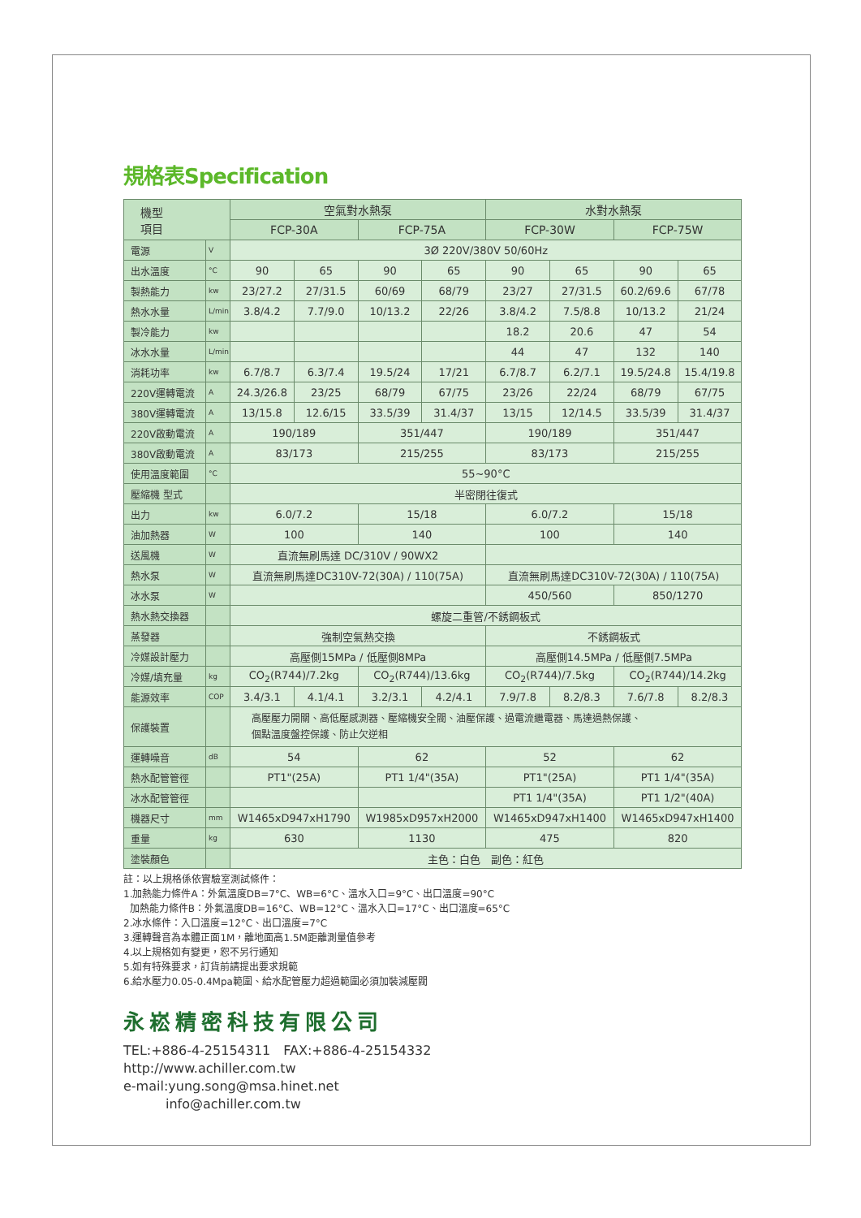規格表Specification
| 機型 項目 | | 空氣對水熱泵 | | | | 水對水熱泵 | | | |
| --- | --- | --- | --- | --- | --- | --- | --- | --- | --- |
| | | FCP-30A | | FCP-75A | | FCP-30W | | FCP-75W | |
| 電源 | V | 3Ø 220V/380V 50/60Hz | | | | | | | |
| 出水溫度 | °C | 90 | 65 | 90 | 65 | 90 | 65 | 90 | 65 |
| 製熱能力 | kw | 23/27.2 | 27/31.5 | 60/69 | 68/79 | 23/27 | 27/31.5 | 60.2/69.6 | 67/78 |
| 熱水水量 | L/min | 3.8/4.2 | 7.7/9.0 | 10/13.2 | 22/26 | 3.8/4.2 | 7.5/8.8 | 10/13.2 | 21/24 |
| 製冷能力 | kw | | | | | 18.2 | 20.6 | 47 | 54 |
| 冰水水量 | L/min | | | | | 44 | 47 | 132 | 140 |
| 消耗功率 | kw | 6.7/8.7 | 6.3/7.4 | 19.5/24 | 17/21 | 6.7/8.7 | 6.2/7.1 | 19.5/24.8 | 15.4/19.8 |
| 220V運轉電流 | A | 24.3/26.8 | 23/25 | 68/79 | 67/75 | 23/26 | 22/24 | 68/79 | 67/75 |
| 380V運轉電流 | A | 13/15.8 | 12.6/15 | 33.5/39 | 31.4/37 | 13/15 | 12/14.5 | 33.5/39 | 31.4/37 |
| 220V啟動電流 | A | 190/189 | | 351/447 | | 190/189 | | 351/447 | |
| 380V啟動電流 | A | 83/173 | | 215/255 | | 83/173 | | 215/255 | |
| 使用溫度範圍 | °C | 55~90°C | | | | | | | |
| 壓縮機 型式 | | 半密閉往復式 | | | | | | | |
| 出力 | kw | 6.0/7.2 | | 15/18 | | 6.0/7.2 | | 15/18 | |
| 油加熱器 | W | 100 | | 140 | | 100 | | 140 | |
| 送風機 | W | 直流無刷馬達 DC/310V / 90WX2 | | | | | | | |
| 熱水泵 | W | 直流無刷馬達DC310V-72(30A) / 110(75A) | | | | 直流無刷馬達DC310V-72(30A) / 110(75A) | | | |
| 冰水泵 | W | | | | | 450/560 | | 850/1270 | |
| 熱水熱交換器 | | 螺旋二重管/不銹鋼板式 | | | | | | | |
| 蒸發器 | | 強制空氣熱交換 | | | | 不銹鋼板式 | | | |
| 冷媒設計壓力 | | 高壓側15MPa / 低壓側8MPa | | | | 高壓側14.5MPa / 低壓側7.5MPa | | | |
| 冷媒/填充量 | kg | CO<sub>2</sub>(R744)/7.2kg | | CO<sub>2</sub>(R744)/13.6kg | | CO<sub>2</sub>(R744)/7.5kg | | CO<sub>2</sub>(R744)/14.2kg | |
| 能源效率 | COP | 3.4/3.1 | 4.1/4.1 | 3.2/3.1 | 4.2/4.1 | 7.9/7.8 | 8.2/8.3 | 7.6/7.8 | 8.2/8.3 |
| 保護裝置 | | 高壓壓力開關、高低壓感測器、壓縮機安全閥、油壓保護、過電流繼電器、馬達過熱保護、 個點溫度盤控保護、防止欠逆相 | | | | | | | |
| 運轉噪音 | dB | 54 | | 62 | | 52 | | 62 | |
| 熱水配管管徑 | | PT1"(25A) | | PT1 1/4"(35A) | | PT1"(25A) | | PT1 1/4"(35A) | |
| 冰水配管管徑 | | | | | | PT1 1/4"(35A) | | PT1 1/2"(40A) | |
| 機器尺寸 | mm | W1465xD947xH1790 | | W1985xD957xH2000 | | W1465xD947xH1400 | | W1465xD947xH1400 | |
| 重量 | kg | 630 | | 1130 | | 475 | | 820 | |
| 塗裝顏色 | | 主色：白色 副色：紅色 | | | | | | | |
註：以上規格係依實驗室測試條件：
1.加熱能力條件A：外氣溫度DB=7°C、WB=6°C、溫水入口=9°C、出口溫度=90°C
加熱能力條件B：外氣溫度DB=16°C、WB=12°C、溫水入口=17°C、出口溫度=65°C
2.冰水條件：入口溫度=12°C、出口溫度=7°C
3.運轉聲音為本體正面1M，離地面高1.5M距離測量值參考
4.以上規格如有變更，恕不另行通知
5.如有特殊要求，訂貨前請提出要求規範
6.給水壓力0.05-0.4Mpa範圍、給水配管壓力超過範圍必須加裝減壓閥
永崧精密科技有限公司
TEL:+886-4-25154311　FAX:+886-4-25154332
http://www.achiller.com.tw
e-mail:yung.song@msa.hinet.net
info@achiller.com.tw